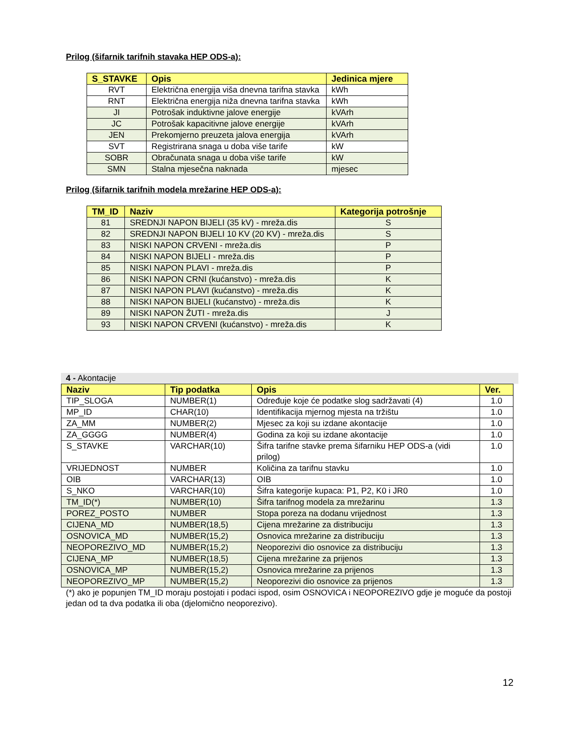Prilog (šifarnik tarifnih stavaka HEP ODS-a):
| S_STAVKE | Opis | Jedinica mjere |
| --- | --- | --- |
| RVT | Električna energija viša dnevna tarifna stavka | kWh |
| RNT | Električna energija niža dnevna tarifna stavka | kWh |
| JI | Potrošak induktivne jalove energije | kVArh |
| JC | Potrošak kapacitivne jalove energije | kVArh |
| JEN | Prekomjerno preuzeta jalova energija | kVArh |
| SVT | Registrirana snaga u doba više tarife | kW |
| SOBR | Obračunata snaga u doba više tarife | kW |
| SMN | Stalna mjesečna naknada | mjesec |
Prilog (šifarnik tarifnih modela mrežarine HEP ODS-a):
| TM_ID | Naziv | Kategorija potrošnje |
| --- | --- | --- |
| 81 | SREDNJI NAPON BIJELI (35 kV) - mreža.dis | S |
| 82 | SREDNJI NAPON BIJELI 10 KV (20 KV) - mreža.dis | S |
| 83 | NISKI NAPON CRVENI - mreža.dis | P |
| 84 | NISKI NAPON BIJELI - mreža.dis | P |
| 85 | NISKI NAPON PLAVI - mreža.dis | P |
| 86 | NISKI NAPON CRNI (kućanstvo) - mreža.dis | K |
| 87 | NISKI NAPON PLAVI (kućanstvo) - mreža.dis | K |
| 88 | NISKI NAPON BIJELI (kućanstvo) - mreža.dis | K |
| 89 | NISKI NAPON ŽUTI - mreža.dis | J |
| 93 | NISKI NAPON CRVENI (kućanstvo) - mreža.dis | K |
4 - Akontacije
| Naziv | Tip podatka | Opis | Ver. |
| --- | --- | --- | --- |
| TIP_SLOGA | NUMBER(1) | Određuje koje će podatke slog sadržavati (4) | 1.0 |
| MP_ID | CHAR(10) | Identifikacija mjernog mjesta na tržištu | 1.0 |
| ZA_MM | NUMBER(2) | Mjesec za koji su izdane akontacije | 1.0 |
| ZA_GGGG | NUMBER(4) | Godina za koji su izdane akontacije | 1.0 |
| S_STAVKE | VARCHAR(10) | Šifra tarifne stavke prema šifarniku HEP ODS-a (vidi prilog) | 1.0 |
| VRIJEDNOST | NUMBER | Količina za tarifnu stavku | 1.0 |
| OIB | VARCHAR(13) | OIB | 1.0 |
| S_NKO | VARCHAR(10) | Šifra kategorije kupaca: P1, P2, K0 i JR0 | 1.0 |
| TM_ID(*) | NUMBER(10) | Šifra tarifnog modela za mrežarinu | 1.3 |
| POREZ_POSTO | NUMBER | Stopa poreza na dodanu vrijednost | 1.3 |
| CIJENA_MD | NUMBER(18,5) | Cijena mrežarine za distribuciju | 1.3 |
| OSNOVICA_MD | NUMBER(15,2) | Osnovica mrežarine za distribuciju | 1.3 |
| NEOPOREZIVO_MD | NUMBER(15,2) | Neoporezivi dio osnovice za distribuciju | 1.3 |
| CIJENA_MP | NUMBER(18,5) | Cijena mrežarine za prijenos | 1.3 |
| OSNOVICA_MP | NUMBER(15,2) | Osnovica mrežarine za prijenos | 1.3 |
| NEOPOREZIVO_MP | NUMBER(15,2) | Neoporezivi dio osnovice za prijenos | 1.3 |
(*) ako je popunjen TM_ID moraju postojati i podaci ispod, osim OSNOVICA i NEOPOREZIVO gdje je moguće da postoji jedan od ta dva podatka ili oba (djelomično neoporezivo).
12